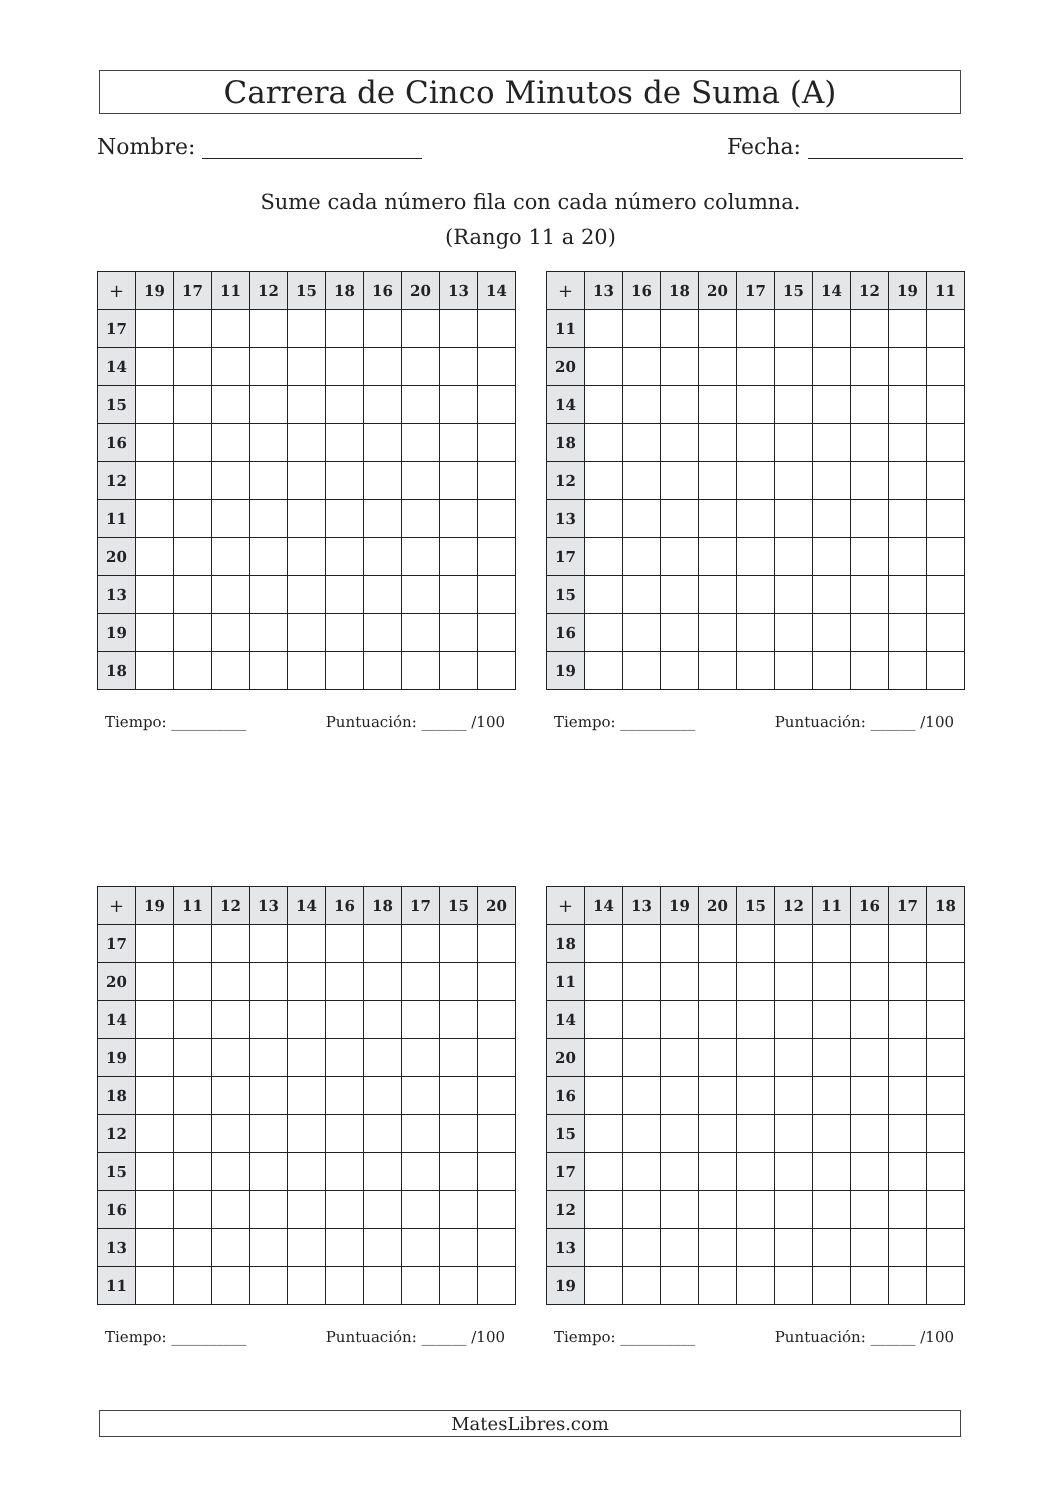Carrera de Cinco Minutos de Suma (A)
Nombre: Fecha:
Sume cada número fila con cada número columna.
(Rango 11 a 20)
| + | 19 | 17 | 11 | 12 | 15 | 18 | 16 | 20 | 13 | 14 |
| --- | --- | --- | --- | --- | --- | --- | --- | --- | --- | --- |
| 17 | | | | | | | | | | |
| 14 | | | | | | | | | | |
| 15 | | | | | | | | | | |
| 16 | | | | | | | | | | |
| 12 | | | | | | | | | | |
| 11 | | | | | | | | | | |
| 20 | | | | | | | | | | |
| 13 | | | | | | | | | | |
| 19 | | | | | | | | | | |
| 18 | | | | | | | | | | |
| + | 13 | 16 | 18 | 20 | 17 | 15 | 14 | 12 | 19 | 11 |
| --- | --- | --- | --- | --- | --- | --- | --- | --- | --- | --- |
| 11 | | | | | | | | | | |
| 20 | | | | | | | | | | |
| 14 | | | | | | | | | | |
| 18 | | | | | | | | | | |
| 12 | | | | | | | | | | |
| 13 | | | | | | | | | | |
| 17 | | | | | | | | | | |
| 15 | | | | | | | | | | |
| 16 | | | | | | | | | | |
| 19 | | | | | | | | | | |
Tiempo: __________ Puntuación: ______ /100 Tiempo: __________ Puntuación: ______ /100
| + | 19 | 11 | 12 | 13 | 14 | 16 | 18 | 17 | 15 | 20 |
| --- | --- | --- | --- | --- | --- | --- | --- | --- | --- | --- |
| 17 | | | | | | | | | | |
| 20 | | | | | | | | | | |
| 14 | | | | | | | | | | |
| 19 | | | | | | | | | | |
| 18 | | | | | | | | | | |
| 12 | | | | | | | | | | |
| 15 | | | | | | | | | | |
| 16 | | | | | | | | | | |
| 13 | | | | | | | | | | |
| 11 | | | | | | | | | | |
| + | 14 | 13 | 19 | 20 | 15 | 12 | 11 | 16 | 17 | 18 |
| --- | --- | --- | --- | --- | --- | --- | --- | --- | --- | --- |
| 18 | | | | | | | | | | |
| 11 | | | | | | | | | | |
| 14 | | | | | | | | | | |
| 20 | | | | | | | | | | |
| 16 | | | | | | | | | | |
| 15 | | | | | | | | | | |
| 17 | | | | | | | | | | |
| 12 | | | | | | | | | | |
| 13 | | | | | | | | | | |
| 19 | | | | | | | | | | |
Tiempo: __________ Puntuación: ______ /100 Tiempo: __________ Puntuación: ______ /100
MatesLibres.com